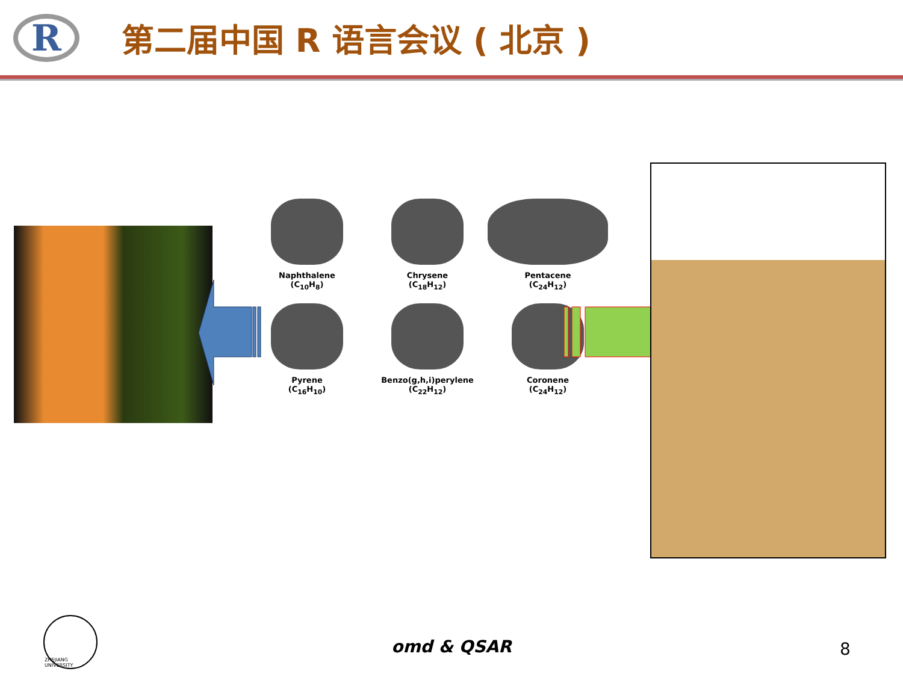R
第二届中国 R 语言会议 ( 北京 )
Naphthalene
(C<sub>10</sub>H<sub>8</sub>)
Chrysene
(C<sub>18</sub>H<sub>12</sub>)
Pentacene
(C<sub>24</sub>H<sub>12</sub>)
Pyrene
(C<sub>16</sub>H<sub>10</sub>)
Benzo(g,h,i)perylene
(C<sub>22</sub>H<sub>12</sub>)
Coronene
(C<sub>24</sub>H<sub>12</sub>)
ZHEJIANG UNIVERSITY
omd & QSAR 8